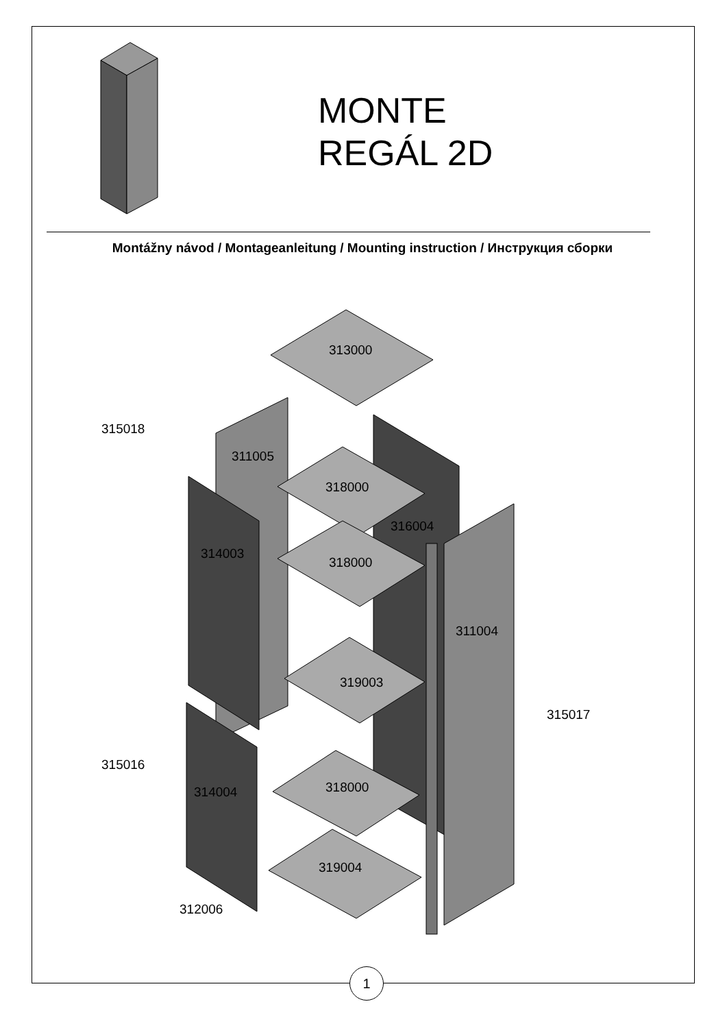MONTE
REGÁL 2D
Montážny návod / Montageanleitung / Mounting instruction / Инструкция сборки
315018
313000
311005
318000
316004
314003
318000
311004
319003
315017
315016
318000
314004
319004
312006
1